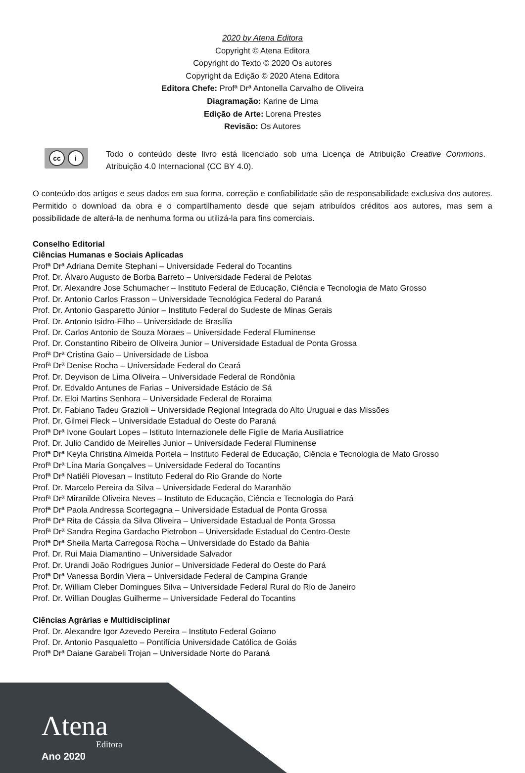2020 by Atena Editora
Copyright © Atena Editora
Copyright do Texto © 2020 Os autores
Copyright da Edição © 2020 Atena Editora
Editora Chefe: Profª Drª Antonella Carvalho de Oliveira
Diagramação: Karine de Lima
Edição de Arte: Lorena Prestes
Revisão: Os Autores
cc i
Todo o conteúdo deste livro está licenciado sob uma Licença de Atribuição Creative Commons. Atribuição 4.0 Internacional (CC BY 4.0).
O conteúdo dos artigos e seus dados em sua forma, correção e confiabilidade são de responsabilidade exclusiva dos autores. Permitido o download da obra e o compartilhamento desde que sejam atribuídos créditos aos autores, mas sem a possibilidade de alterá-la de nenhuma forma ou utilizá-la para fins comerciais.
Conselho Editorial
Ciências Humanas e Sociais Aplicadas
Profª Drª Adriana Demite Stephani – Universidade Federal do Tocantins
Prof. Dr. Álvaro Augusto de Borba Barreto – Universidade Federal de Pelotas
Prof. Dr. Alexandre Jose Schumacher – Instituto Federal de Educação, Ciência e Tecnologia de Mato Grosso
Prof. Dr. Antonio Carlos Frasson – Universidade Tecnológica Federal do Paraná
Prof. Dr. Antonio Gasparetto Júnior – Instituto Federal do Sudeste de Minas Gerais
Prof. Dr. Antonio Isidro-Filho – Universidade de Brasília
Prof. Dr. Carlos Antonio de Souza Moraes – Universidade Federal Fluminense
Prof. Dr. Constantino Ribeiro de Oliveira Junior – Universidade Estadual de Ponta Grossa
Profª Drª Cristina Gaio – Universidade de Lisboa
Profª Drª Denise Rocha – Universidade Federal do Ceará
Prof. Dr. Deyvison de Lima Oliveira – Universidade Federal de Rondônia
Prof. Dr. Edvaldo Antunes de Farias – Universidade Estácio de Sá
Prof. Dr. Eloi Martins Senhora – Universidade Federal de Roraima
Prof. Dr. Fabiano Tadeu Grazioli – Universidade Regional Integrada do Alto Uruguai e das Missões
Prof. Dr. Gilmei Fleck – Universidade Estadual do Oeste do Paraná
Profª Drª Ivone Goulart Lopes – Istituto Internazionele delle Figlie de Maria Ausiliatrice
Prof. Dr. Julio Candido de Meirelles Junior – Universidade Federal Fluminense
Profª Drª Keyla Christina Almeida Portela – Instituto Federal de Educação, Ciência e Tecnologia de Mato Grosso
Profª Drª Lina Maria Gonçalves – Universidade Federal do Tocantins
Profª Drª Natiéli Piovesan – Instituto Federal do Rio Grande do Norte
Prof. Dr. Marcelo Pereira da Silva – Universidade Federal do Maranhão
Profª Drª Miranilde Oliveira Neves – Instituto de Educação, Ciência e Tecnologia do Pará
Profª Drª Paola Andressa Scortegagna – Universidade Estadual de Ponta Grossa
Profª Drª Rita de Cássia da Silva Oliveira – Universidade Estadual de Ponta Grossa
Profª Drª Sandra Regina Gardacho Pietrobon – Universidade Estadual do Centro-Oeste
Profª Drª Sheila Marta Carregosa Rocha – Universidade do Estado da Bahia
Prof. Dr. Rui Maia Diamantino – Universidade Salvador
Prof. Dr. Urandi João Rodrigues Junior – Universidade Federal do Oeste do Pará
Profª Drª Vanessa Bordin Viera – Universidade Federal de Campina Grande
Prof. Dr. William Cleber Domingues Silva – Universidade Federal Rural do Rio de Janeiro
Prof. Dr. Willian Douglas Guilherme – Universidade Federal do Tocantins
Ciências Agrárias e Multidisciplinar
Prof. Dr. Alexandre Igor Azevedo Pereira – Instituto Federal Goiano
Prof. Dr. Antonio Pasqualetto – Pontifícia Universidade Católica de Goiás
Profª Drª Daiane Garabeli Trojan – Universidade Norte do Paraná
Λtena
Editora
Ano 2020